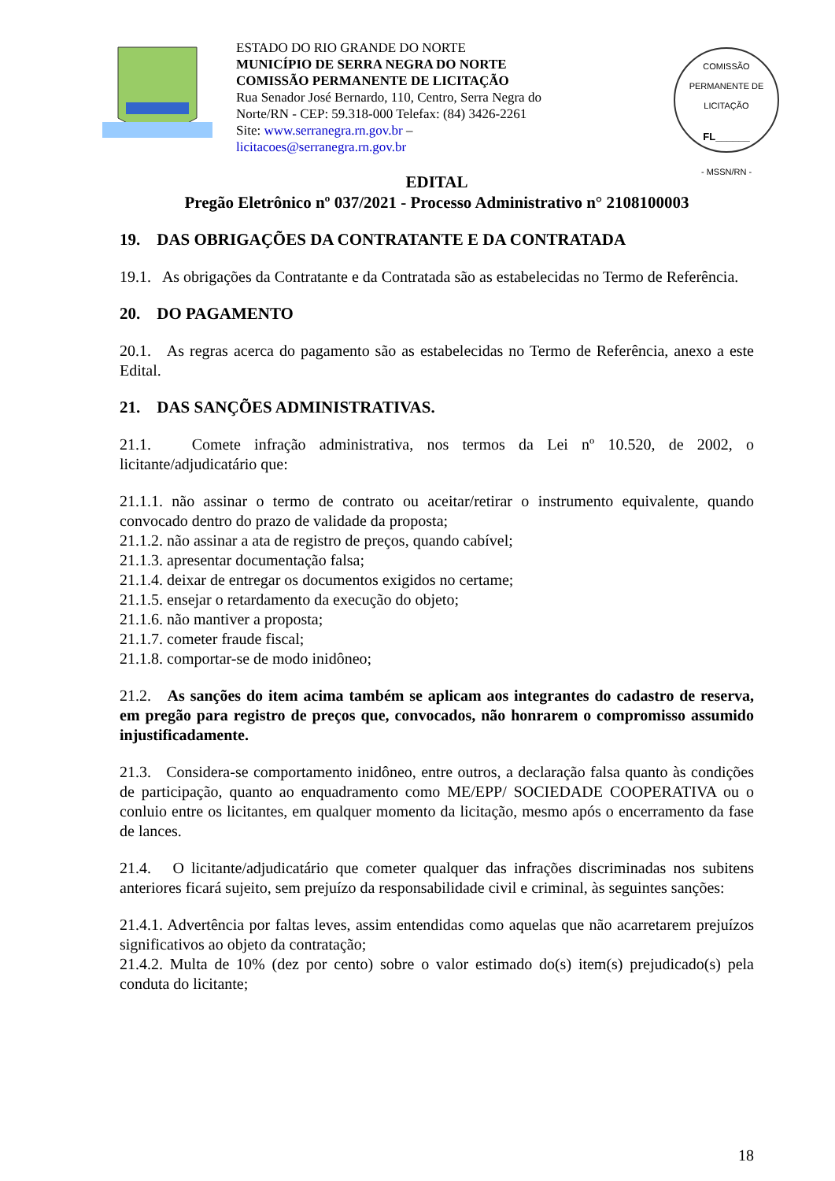ESTADO DO RIO GRANDE DO NORTE
MUNICÍPIO DE SERRA NEGRA DO NORTE
COMISSÃO PERMANENTE DE LICITAÇÃO
Rua Senador José Bernardo, 110, Centro, Serra Negra do Norte/RN - CEP: 59.318-000 Telefax: (84) 3426-2261
Site: www.serranegra.rn.gov.br –
licitacoes@serranegra.rn.gov.br
COMISSÃO PERMANENTE DE LICITAÇÃO
FL______
- MSSN/RN -
EDITAL
Pregão Eletrônico nº 037/2021 - Processo Administrativo n° 2108100003
19. DAS OBRIGAÇÕES DA CONTRATANTE E DA CONTRATADA
19.1. As obrigações da Contratante e da Contratada são as estabelecidas no Termo de Referência.
20. DO PAGAMENTO
20.1. As regras acerca do pagamento são as estabelecidas no Termo de Referência, anexo a este Edital.
21. DAS SANÇÕES ADMINISTRATIVAS.
21.1. Comete infração administrativa, nos termos da Lei nº 10.520, de 2002, o licitante/adjudicatário que:
21.1.1. não assinar o termo de contrato ou aceitar/retirar o instrumento equivalente, quando convocado dentro do prazo de validade da proposta;
21.1.2. não assinar a ata de registro de preços, quando cabível;
21.1.3. apresentar documentação falsa;
21.1.4. deixar de entregar os documentos exigidos no certame;
21.1.5. ensejar o retardamento da execução do objeto;
21.1.6. não mantiver a proposta;
21.1.7. cometer fraude fiscal;
21.1.8. comportar-se de modo inidôneo;
21.2. As sanções do item acima também se aplicam aos integrantes do cadastro de reserva, em pregão para registro de preços que, convocados, não honrarem o compromisso assumido injustificadamente.
21.3. Considera-se comportamento inidôneo, entre outros, a declaração falsa quanto às condições de participação, quanto ao enquadramento como ME/EPP/ SOCIEDADE COOPERATIVA ou o conluio entre os licitantes, em qualquer momento da licitação, mesmo após o encerramento da fase de lances.
21.4. O licitante/adjudicatário que cometer qualquer das infrações discriminadas nos subitens anteriores ficará sujeito, sem prejuízo da responsabilidade civil e criminal, às seguintes sanções:
21.4.1. Advertência por faltas leves, assim entendidas como aquelas que não acarretarem prejuízos significativos ao objeto da contratação;
21.4.2. Multa de 10% (dez por cento) sobre o valor estimado do(s) item(s) prejudicado(s) pela conduta do licitante;
18